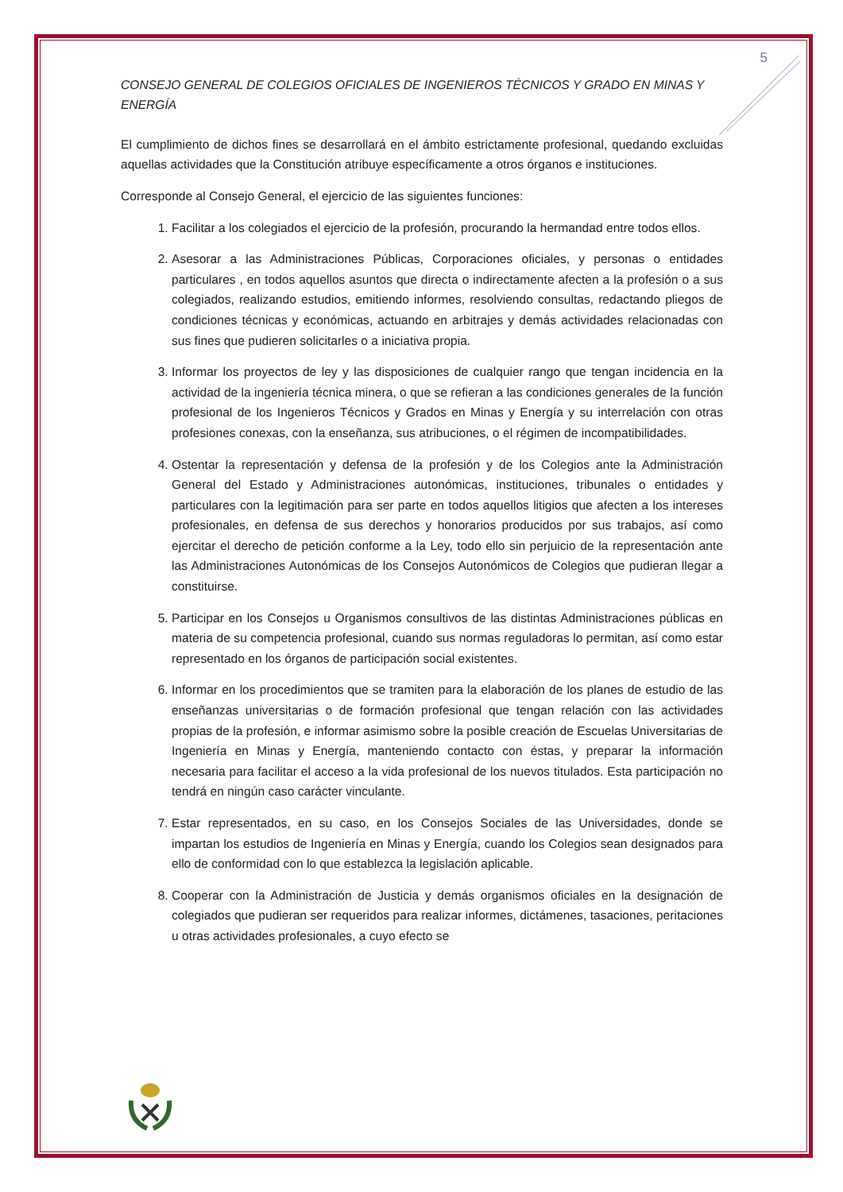5
CONSEJO GENERAL DE COLEGIOS OFICIALES DE INGENIEROS TÉCNICOS Y GRADO EN MINAS Y ENERGÍA
El cumplimiento de dichos fines se desarrollará en el ámbito estrictamente profesional, quedando excluidas aquellas actividades que la Constitución atribuye específicamente a otros órganos e instituciones.
Corresponde al Consejo General, el ejercicio de las siguientes funciones:
1. Facilitar a los colegiados el ejercicio de la profesión, procurando la hermandad entre todos ellos.
2. Asesorar a las Administraciones Públicas, Corporaciones oficiales, y personas o entidades particulares , en todos aquellos asuntos que directa o indirectamente afecten a la profesión o a sus colegiados, realizando estudios, emitiendo informes, resolviendo consultas, redactando pliegos de condiciones técnicas y económicas, actuando en arbitrajes y demás actividades relacionadas con sus fines que pudieren solicitarles o a iniciativa propia.
3. Informar los proyectos de ley y las disposiciones de cualquier rango que tengan incidencia en la actividad de la ingeniería técnica minera, o que se refieran a las condiciones generales de la función profesional de los Ingenieros Técnicos y Grados en Minas y Energía y su interrelación con otras profesiones conexas, con la enseñanza, sus atribuciones, o el régimen de incompatibilidades.
4. Ostentar la representación y defensa de la profesión y de los Colegios ante la Administración General del Estado y Administraciones autonómicas, instituciones, tribunales o entidades y particulares con la legitimación para ser parte en todos aquellos litigios que afecten a los intereses profesionales, en defensa de sus derechos y honorarios producidos por sus trabajos, así como ejercitar el derecho de petición conforme a la Ley, todo ello sin perjuicio de la representación ante las Administraciones Autonómicas de los Consejos Autonómicos de Colegios que pudieran llegar a constituirse.
5. Participar en los Consejos u Organismos consultivos de las distintas Administraciones públicas en materia de su competencia profesional, cuando sus normas reguladoras lo permitan, así como estar representado en los órganos de participación social existentes.
6. Informar en los procedimientos que se tramiten para la elaboración de los planes de estudio de las enseñanzas universitarias o de formación profesional que tengan relación con las actividades propias de la profesión, e informar asimismo sobre la posible creación de Escuelas Universitarias de Ingeniería en Minas y Energía, manteniendo contacto con éstas, y preparar la información necesaria para facilitar el acceso a la vida profesional de los nuevos titulados. Esta participación no tendrá en ningún caso carácter vinculante.
7. Estar representados, en su caso, en los Consejos Sociales de las Universidades, donde se impartan los estudios de Ingeniería en Minas y Energía, cuando los Colegios sean designados para ello de conformidad con lo que establezca la legislación aplicable.
8. Cooperar con la Administración de Justicia y demás organismos oficiales en la designación de colegiados que pudieran ser requeridos para realizar informes, dictámenes, tasaciones, peritaciones u otras actividades profesionales, a cuyo efecto se